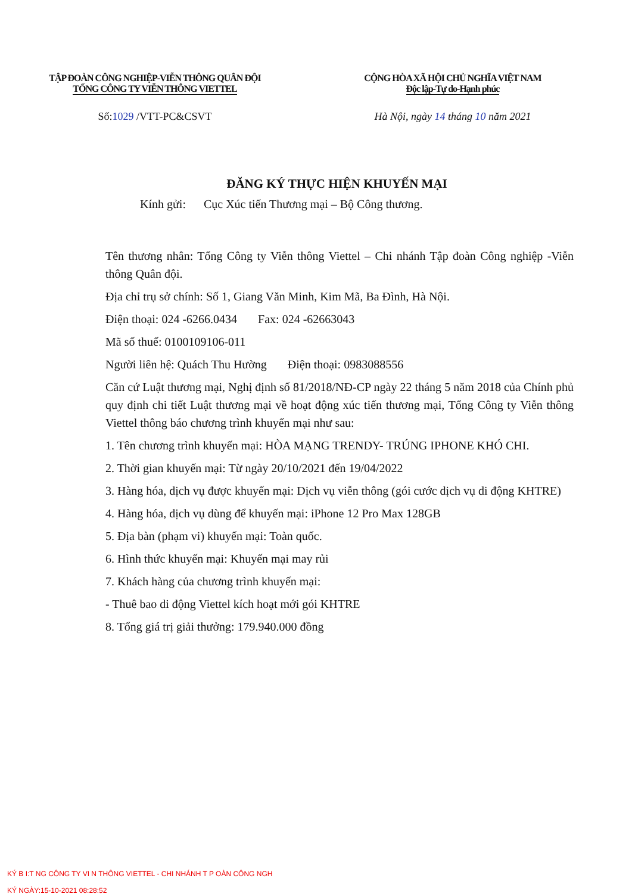TẬP ĐOÀN CÔNG NGHIỆP-VIỄN THÔNG QUÂN ĐỘI
TỔNG CÔNG TY VIỄN THÔNG VIETTEL
Số:1029 /VTT-PC&CSVT
CỘNG HÒA XÃ HỘI CHỦ NGHĨA VIỆT NAM
Độc lập-Tự do-Hạnh phúc
Hà Nội, ngày 14 tháng 10 năm 2021
ĐĂNG KÝ THỰC HIỆN KHUYẾN MẠI
Kính gửi: Cục Xúc tiến Thương mại – Bộ Công thương.
Tên thương nhân: Tổng Công ty Viễn thông Viettel – Chi nhánh Tập đoàn Công nghiệp -Viễn thông Quân đội.
Địa chỉ trụ sở chính: Số 1, Giang Văn Minh, Kim Mã, Ba Đình, Hà Nội.
Điện thoại: 024 -6266.0434 Fax: 024 -62663043
Mã số thuế: 0100109106-011
Người liên hệ: Quách Thu Hường Điện thoại: 0983088556
Căn cứ Luật thương mại, Nghị định số 81/2018/NĐ-CP ngày 22 tháng 5 năm 2018 của Chính phủ quy định chi tiết Luật thương mại về hoạt động xúc tiến thương mại, Tổng Công ty Viễn thông Viettel thông báo chương trình khuyến mại như sau:
1. Tên chương trình khuyến mại: HÒA MẠNG TRENDY- TRÚNG IPHONE KHÓ CHI.
2. Thời gian khuyến mại: Từ ngày 20/10/2021 đến 19/04/2022
3. Hàng hóa, dịch vụ được khuyến mại: Dịch vụ viễn thông (gói cước dịch vụ di động KHTRE)
4. Hàng hóa, dịch vụ dùng để khuyến mại: iPhone 12 Pro Max 128GB
5. Địa bàn (phạm vi) khuyến mại: Toàn quốc.
6. Hình thức khuyến mại: Khuyến mại may rủi
7. Khách hàng của chương trình khuyến mại:
- Thuê bao di động Viettel kích hoạt mới gói KHTRE
8. Tổng giá trị giải thưởng: 179.940.000 đồng
KÝ B I:T NG CÔNG TY VI N THÔNG VIETTEL - CHI NHÁNH T P OÀN CÔNG NGH
KÝ NGÀY:15-10-2021 08:28:52